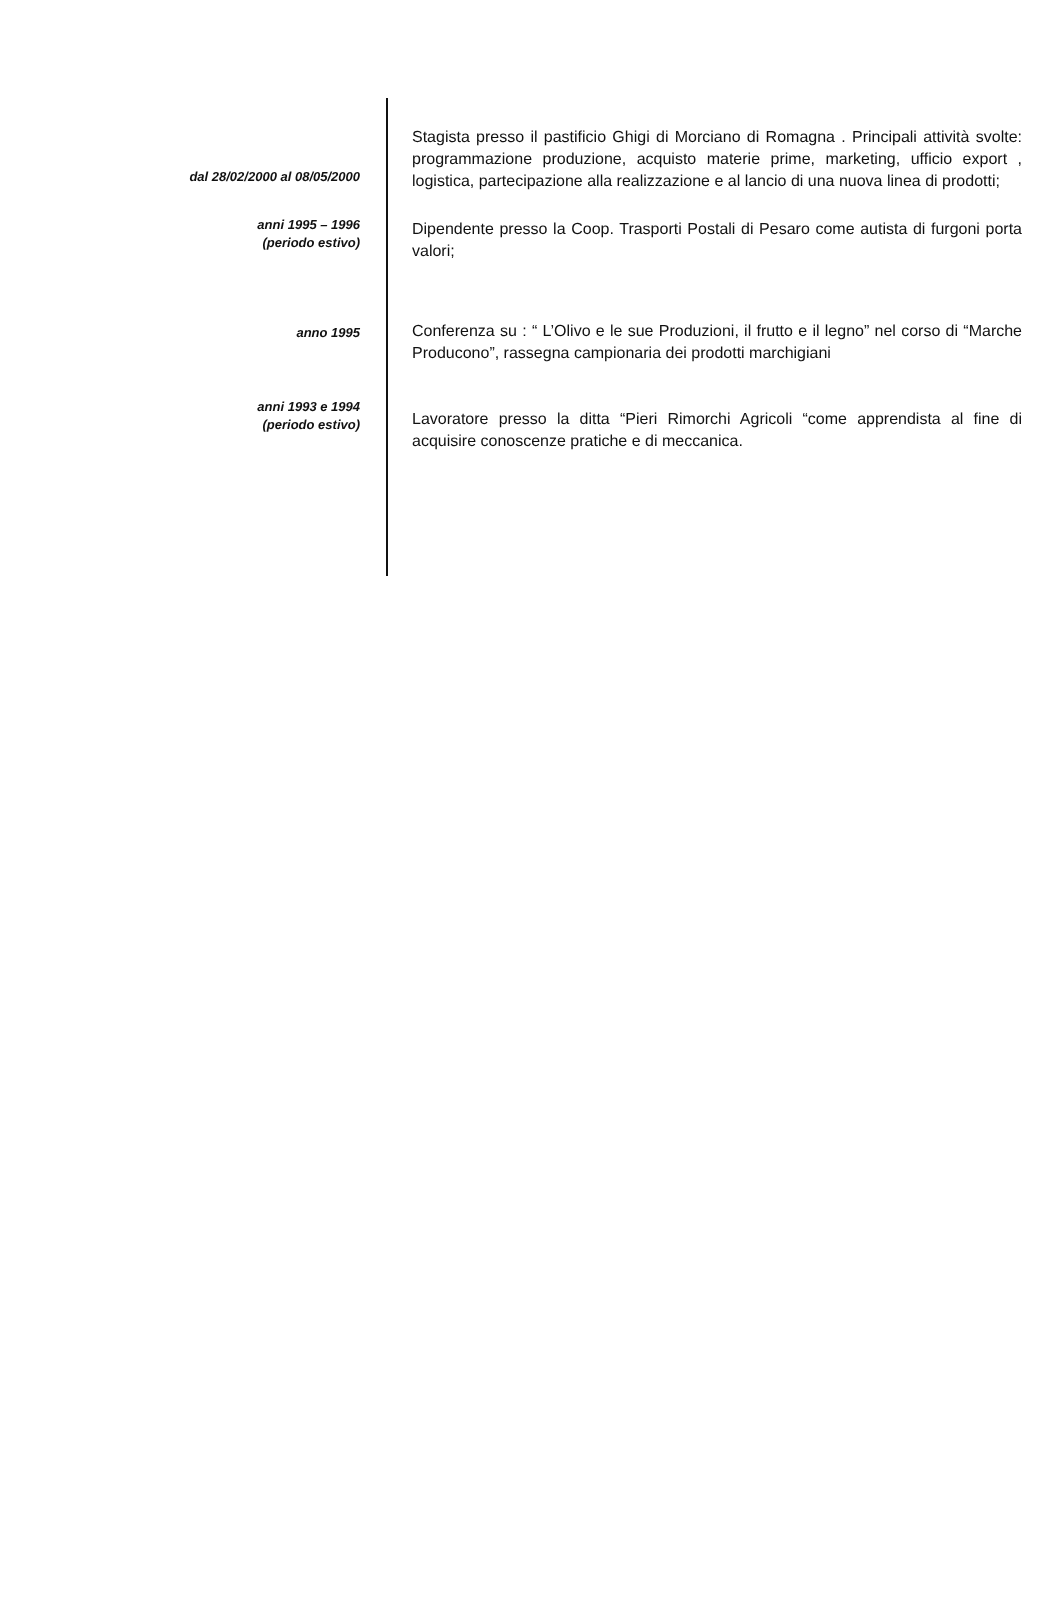dal 28/02/2000 al 08/05/2000
Stagista presso il pastificio Ghigi di Morciano di Romagna . Principali attività svolte: programmazione produzione, acquisto materie prime, marketing, ufficio export , logistica, partecipazione alla realizzazione e al lancio di una nuova linea di prodotti;
anni 1995 – 1996
(periodo estivo)
Dipendente presso la Coop. Trasporti Postali di Pesaro come autista di furgoni porta valori;
anno 1995
Conferenza su : “ L’Olivo e le sue Produzioni, il frutto e il legno” nel corso di “Marche Producono”, rassegna campionaria dei prodotti marchigiani
anni 1993 e 1994
(periodo estivo)
Lavoratore presso la ditta “Pieri Rimorchi Agricoli “come apprendista al fine di acquisire conoscenze pratiche e di meccanica.